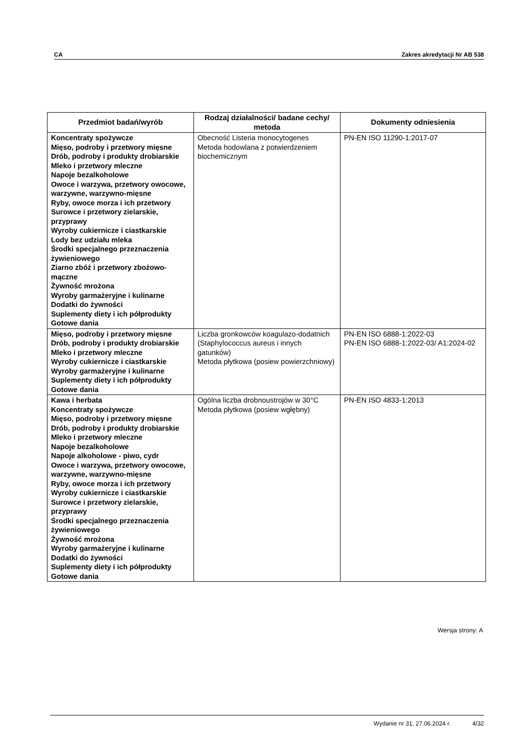CA Zakres akredytacji Nr AB 538
| Przedmiot badań/wyrób | Rodzaj działalności/ badane cechy/ metoda | Dokumenty odniesienia |
| --- | --- | --- |
| Koncentraty spożywcze Mięso, podroby i przetwory mięsne Drób, podroby i produkty drobiarskie Mleko i przetwory mleczne Napoje bezalkoholowe Owoce i warzywa, przetwory owocowe, warzywne, warzywno-mięsne Ryby, owoce morza i ich przetwory Surowce i przetwory zielarskie, przyprawy Wyroby cukiernicze i ciastkarskie Lody bez udziału mleka Środki specjalnego przeznaczenia żywieniowego Ziarno zbóż i przetwory zbożowo-mączne Żywność mrożona Wyroby garmażeryjne i kulinarne Dodatki do żywności Suplementy diety i ich półprodukty Gotowe dania | Obecność Listeria monocytogenes Metoda hodowlana z potwierdzeniem biochemicznym | PN-EN ISO 11290-1:2017-07 |
| Mięso, podroby i przetwory mięsne Drób, podroby i produkty drobiarskie Mleko i przetwory mleczne Wyroby cukiernicze i ciastkarskie Wyroby garmażeryjne i kulinarne Suplementy diety i ich półprodukty Gotowe dania | Liczba gronkowców koagulazo-dodatnich (Staphylococcus aureus i innych gatunków) Metoda płytkowa (posiew powierzchniowy) | PN-EN ISO 6888-1:2022-03 PN-EN ISO 6888-1:2022-03/ A1:2024-02 |
| Kawa i herbata Koncentraty spożywcze Mięso, podroby i przetwory mięsne Drób, podroby i produkty drobiarskie Mleko i przetwory mleczne Napoje bezalkoholowe Napoje alkoholowe - piwo, cydr Owoce i warzywa, przetwory owocowe, warzywne, warzywno-mięsne Ryby, owoce morza i ich przetwory Wyroby cukiernicze i ciastkarskie Surowce i przetwory zielarskie, przyprawy Środki specjalnego przeznaczenia żywieniowego Żywność mrożona Wyroby garmażeryjne i kulinarne Dodatki do żywności Suplementy diety i ich półprodukty Gotowe dania | Ogólna liczba drobnoustrojów w 30°C Metoda płytkowa (posiew wgłębny) | PN-EN ISO 4833-1:2013 |
Wersja strony: A
Wydanie nr 31, 27.06.2024 r. 4/32